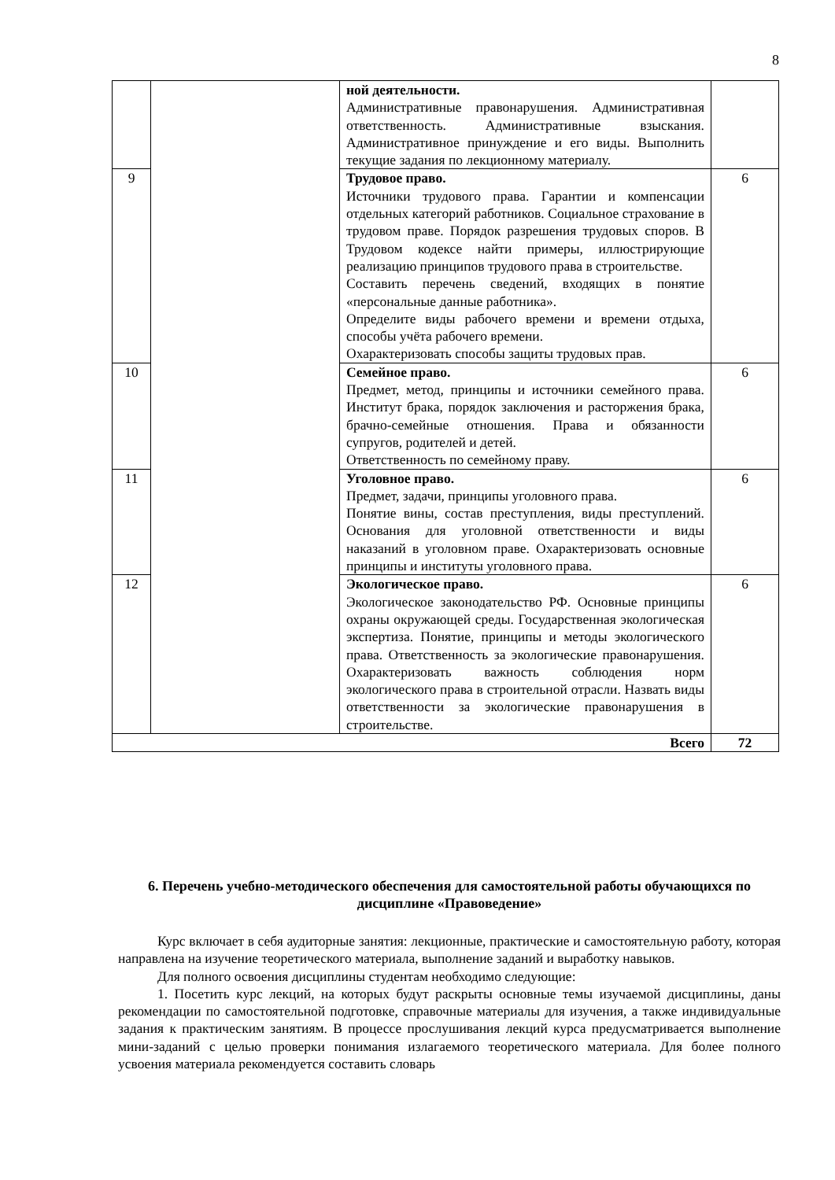8
| | | ной деятельности. Административные правонарушения. Административная ответственность. Административные взыскания. Административное принуждение и его виды. Выполнить текущие задания по лекционному материалу. | |
| 9 | | Трудовое право. Источники трудового права. Гарантии и компенсации отдельных категорий работников. Социальное страхование в трудовом праве. Порядок разрешения трудовых споров. В Трудовом кодексе найти примеры, иллюстрирующие реализацию принципов трудового права в строительстве. Составить перечень сведений, входящих в понятие «персональные данные работника». Определите виды рабочего времени и времени отдыха, способы учёта рабочего времени. Охарактеризовать способы защиты трудовых прав. | 6 |
| 10 | | Семейное право. Предмет, метод, принципы и источники семейного права. Институт брака, порядок заключения и расторжения брака, брачно-семейные отношения. Права и обязанности супругов, родителей и детей. Ответственность по семейному праву. | 6 |
| 11 | | Уголовное право. Предмет, задачи, принципы уголовного права. Понятие вины, состав преступления, виды преступлений. Основания для уголовной ответственности и виды наказаний в уголовном праве. Охарактеризовать основные принципы и институты уголовного права. | 6 |
| 12 | | Экологическое право. Экологическое законодательство РФ. Основные принципы охраны окружающей среды. Государственная экологическая экспертиза. Понятие, принципы и методы экологического права. Ответственность за экологические правонарушения. Охарактеризовать важность соблюдения норм экологического права в строительной отрасли. Назвать виды ответственности за экологические правонарушения в строительстве. | 6 |
| Всего | | | 72 |
6. Перечень учебно-методического обеспечения для самостоятельной работы обучающихся по дисциплине «Правоведение»
Курс включает в себя аудиторные занятия: лекционные, практические и самостоятельную работу, которая направлена на изучение теоретического материала, выполнение заданий и выработку навыков.
Для полного освоения дисциплины студентам необходимо следующие:
1. Посетить курс лекций, на которых будут раскрыты основные темы изучаемой дисциплины, даны рекомендации по самостоятельной подготовке, справочные материалы для изучения, а также индивидуальные задания к практическим занятиям. В процессе прослушивания лекций курса предусматривается выполнение мини-заданий с целью проверки понимания излагаемого теоретического материала. Для более полного усвоения материала рекомендуется составить словарь